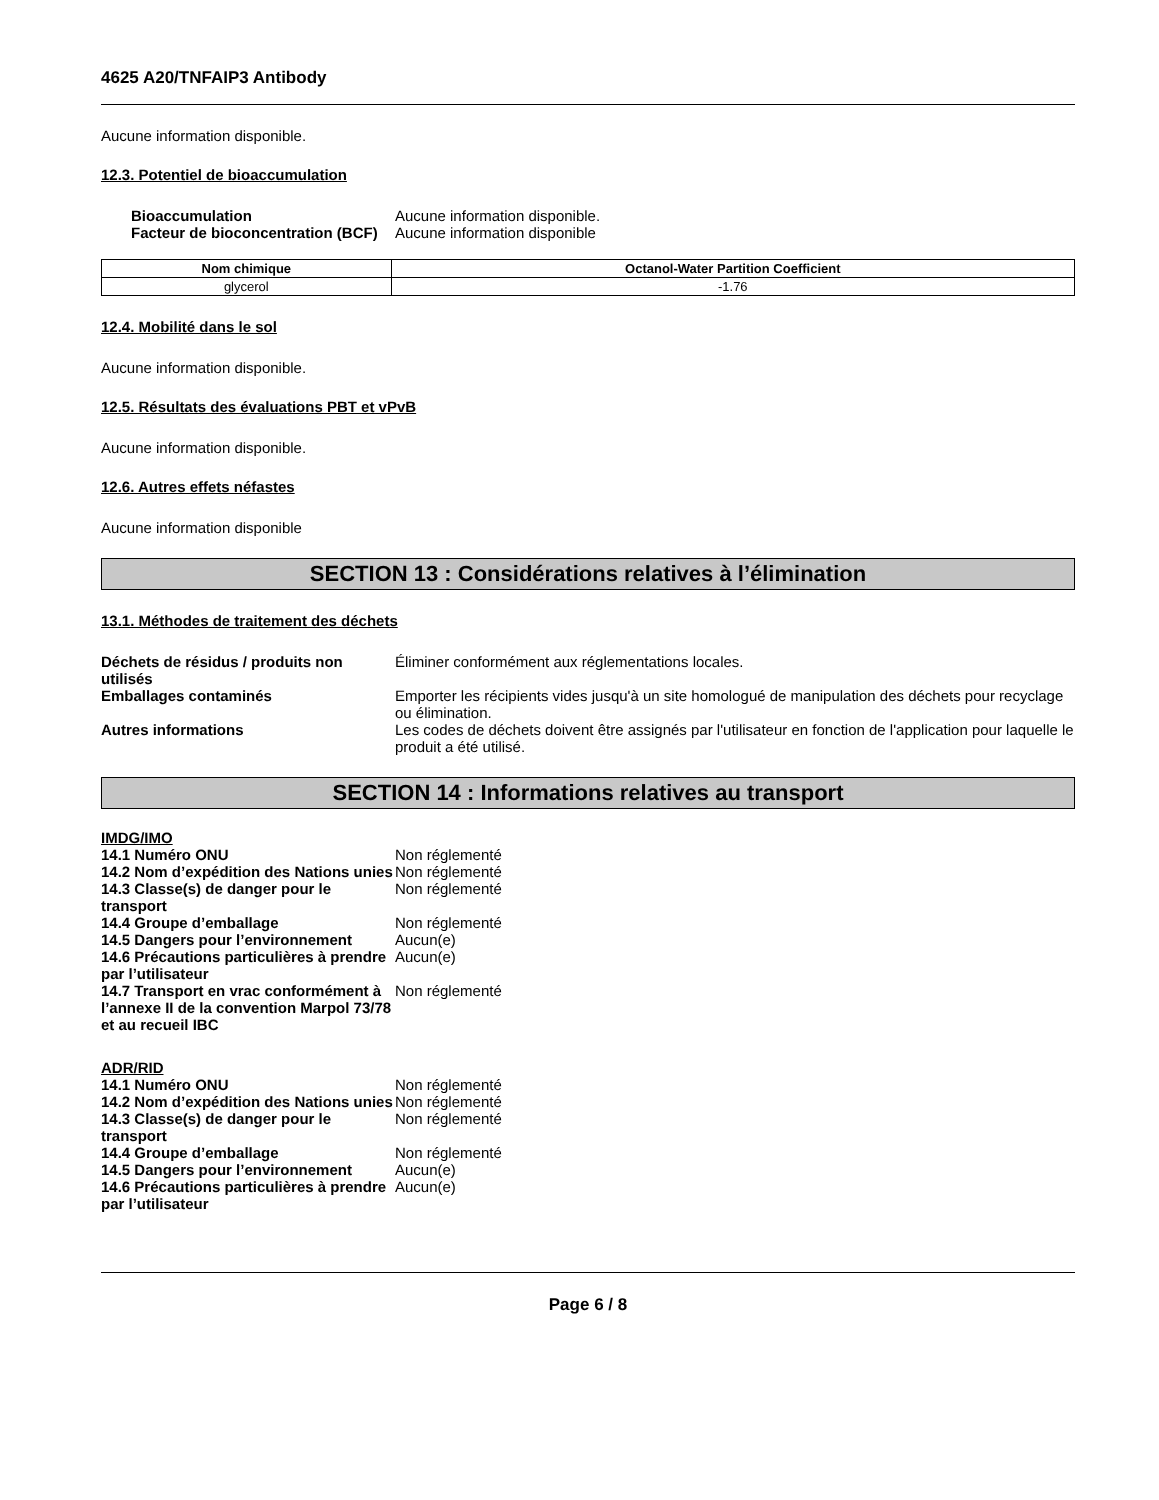4625 A20/TNFAIP3 Antibody
Aucune information disponible.
12.3. Potentiel de bioaccumulation
Bioaccumulation Aucune information disponible.
Facteur de bioconcentration (BCF)
Aucune information disponible
| Nom chimique | Octanol-Water Partition Coefficient |
| --- | --- |
| glycerol | -1.76 |
12.4. Mobilité dans le sol
Aucune information disponible.
12.5. Résultats des évaluations PBT et vPvB
Aucune information disponible.
12.6. Autres effets néfastes
Aucune information disponible
SECTION 13 : Considérations relatives à l’élimination
13.1. Méthodes de traitement des déchets
Déchets de résidus / produits non utilisés
Éliminer conformément aux réglementations locales.
Emballages contaminés Emporter les récipients vides jusqu'à un site homologué de manipulation des déchets pour recyclage ou élimination.
Autres informations Les codes de déchets doivent être assignés par l'utilisateur en fonction de l'application pour laquelle le produit a été utilisé.
SECTION 14 : Informations relatives au transport
IMDG/IMO
14.1 Numéro ONU Non réglementé
14.2 Nom d’expédition des Nations unies
Non réglementé
14.3 Classe(s) de danger pour le transport
Non réglementé
14.4 Groupe d’emballage Non réglementé
14.5 Dangers pour l’environnement
Aucun(e)
14.6 Précautions particulières à prendre par l’utilisateur
Aucun(e)
14.7 Transport en vrac conformément à l’annexe II de la convention Marpol 73/78 et au recueil IBC
Non réglementé
ADR/RID
14.1 Numéro ONU Non réglementé
14.2 Nom d’expédition des Nations unies
Non réglementé
14.3 Classe(s) de danger pour le transport
Non réglementé
14.4 Groupe d’emballage Non réglementé
14.5 Dangers pour l’environnement
Aucun(e)
14.6 Précautions particulières à prendre par l’utilisateur
Aucun(e)
Page 6 / 8